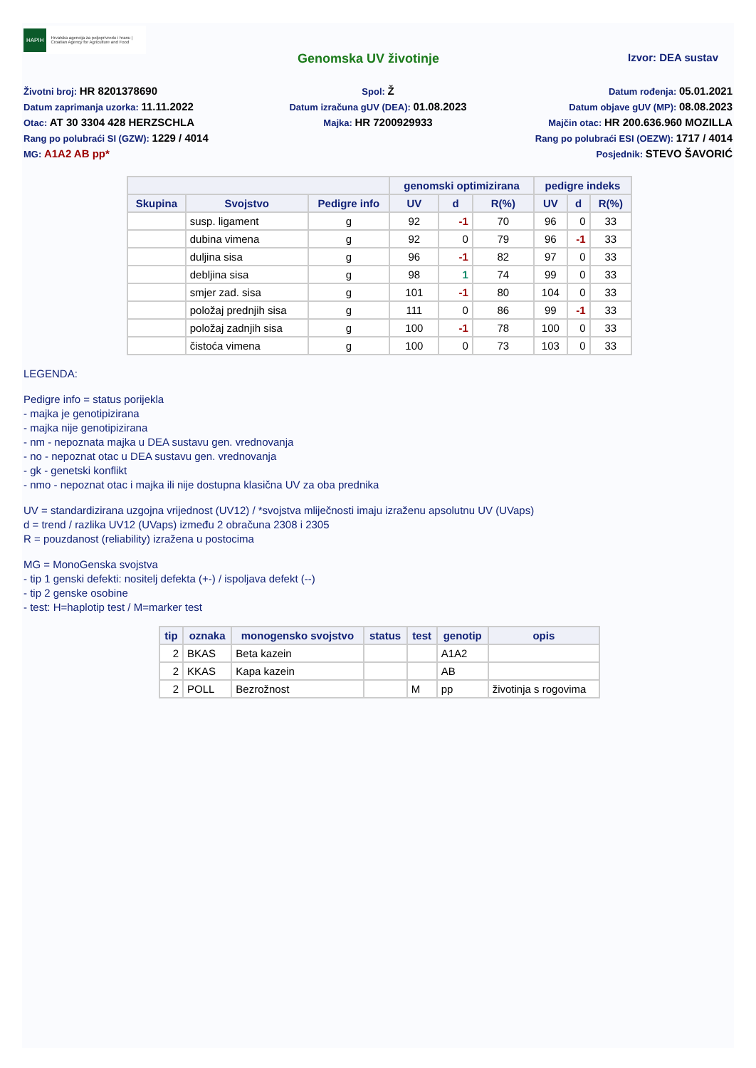HAPIH Hrvatska agencija za poljoprivredu i hranu | Croatian Agency for Agriculture and Food
Genomska UV životinje Izvor: DEA sustav
Životni broj: HR 8201378690
Spol: Ž
Datum rođenja: 05.01.2021
Datum zaprimanja uzorka: 11.11.2022
Datum izračuna gUV (DEA): 01.08.2023
Datum objave gUV (MP): 08.08.2023
Otac: AT 30 3304 428 HERZSCHLA
Majka: HR 7200929933
Majčin otac: HR 200.636.960 MOZILLA
Rang po polubraći SI (GZW): 1229 / 4014
Rang po polubraći ESI (OEZW): 1717 / 4014
MG: A1A2 AB pp*
Posjednik: STEVO ŠAVORIĆ
| | | | genomski optimizirana | | | pedigre indeks | | |
| --- | --- | --- | --- | --- | --- | --- | --- | --- |
| Skupina | Svojstvo | Pedigre info | UV | d | R(%) | UV | d | R(%) |
| | susp. ligament | g | 92 | -1 | 70 | 96 | 0 | 33 |
| | dubina vimena | g | 92 | 0 | 79 | 96 | -1 | 33 |
| | duljina sisa | g | 96 | -1 | 82 | 97 | 0 | 33 |
| | debljina sisa | g | 98 | 1 | 74 | 99 | 0 | 33 |
| | smjer zad. sisa | g | 101 | -1 | 80 | 104 | 0 | 33 |
| | položaj prednjih sisa | g | 111 | 0 | 86 | 99 | -1 | 33 |
| | položaj zadnjih sisa | g | 100 | -1 | 78 | 100 | 0 | 33 |
| | čistoća vimena | g | 100 | 0 | 73 | 103 | 0 | 33 |
LEGENDA:
Pedigre info = status porijekla
- majka je genotipizirana
- majka nije genotipizirana
- nm - nepoznata majka u DEA sustavu gen. vrednovanja
- no - nepoznat otac u DEA sustavu gen. vrednovanja
- gk - genetski konflikt
- nmo - nepoznat otac i majka ili nije dostupna klasična UV za oba prednika
UV = standardizirana uzgojna vrijednost (UV12) / *svojstva mliječnosti imaju izraženu apsolutnu UV (UVaps)
d = trend / razlika UV12 (UVaps) između 2 obračuna 2308 i 2305
R = pouzdanost (reliability) izražena u postocima
MG = MonoGenska svojstva
- tip 1 genski defekti: nositelj defekta (+-) / ispoljava defekt (--)
- tip 2 genske osobine
- test: H=haplotip test / M=marker test
| tip | oznaka | monogensko svojstvo | status | test | genotip | opis |
| --- | --- | --- | --- | --- | --- | --- |
| 2 | BKAS | Beta kazein | | | A1A2 | |
| 2 | KKAS | Kapa kazein | | | AB | |
| 2 | POLL | Bezrožnost | | M | pp | životinja s rogovima |